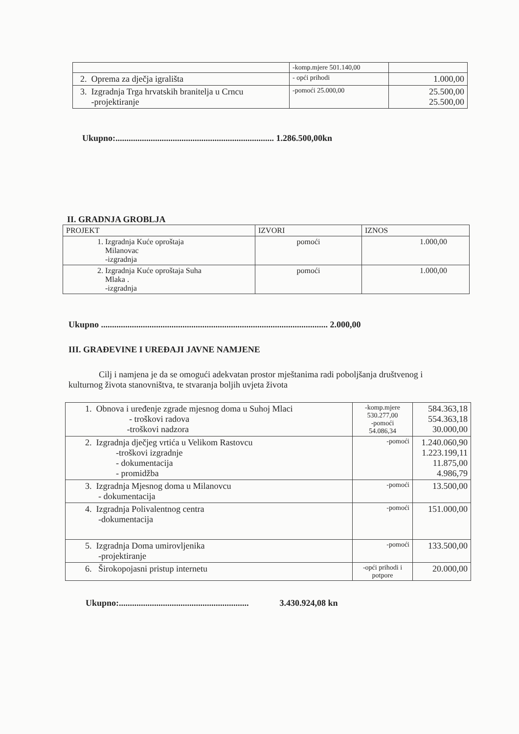| | -komp.mjere 501.140,00 | |
| 2. Oprema za dječja igrališta | - opći prihodi | 1.000,00 |
| 3. Izgradnja Trga hrvatskih branitelja u Crncu -projektiranje | -pomoći 25.000,00 | 25.500,00 25.500,00 |
Ukupno:........................................................................ 1.286.500,00kn
II. GRADNJA GROBLJA
| PROJEKT | IZVORI | IZNOS |
| --- | --- | --- |
| 1. Izgradnja Kuće oproštaja Milanovac -izgradnja | pomoći | 1.000,00 |
| 2. Izgradnja Kuće oproštaja Suha Mlaka . -izgradnja | pomoći | 1.000,00 |
Ukupno ....................................................................................................... 2.000,00
III. GRAĐEVINE I UREĐAJI JAVNE NAMJENE
Cilj i namjena je da se omogući adekvatan prostor mještanima radi poboljšanja društvenog i kulturnog života stanovništva, te stvaranja boljih uvjeta života
| 1. Obnova i uređenje zgrade mjesnog doma u Suhoj Mlaci - troškovi radova -troškovi nadzora | -komp.mjere 530.277,00 -pomoći 54.086,34 | 584.363,18 554.363,18 30.000,00 |
| 2. Izgradnja dječjeg vrtića u Velikom Rastovcu -troškovi izgradnje - dokumentacija - promidžba | -pomoći | 1.240.060,90 1.223.199,11 11.875,00 4.986,79 |
| 3. Izgradnja Mjesnog doma u Milanovcu - dokumentacija | -pomoći | 13.500,00 |
| 4. Izgradnja Polivalentnog centra -dokumentacija | -pomoći | 151.000,00 |
| 5. Izgradnja Doma umirovljenika -projektiranje | -pomoći | 133.500,00 |
| 6. Širokopojasni pristup internetu | -opći prihodi i potpore | 20.000,00 |
Ukupno:........................................................... 3.430.924,08 kn